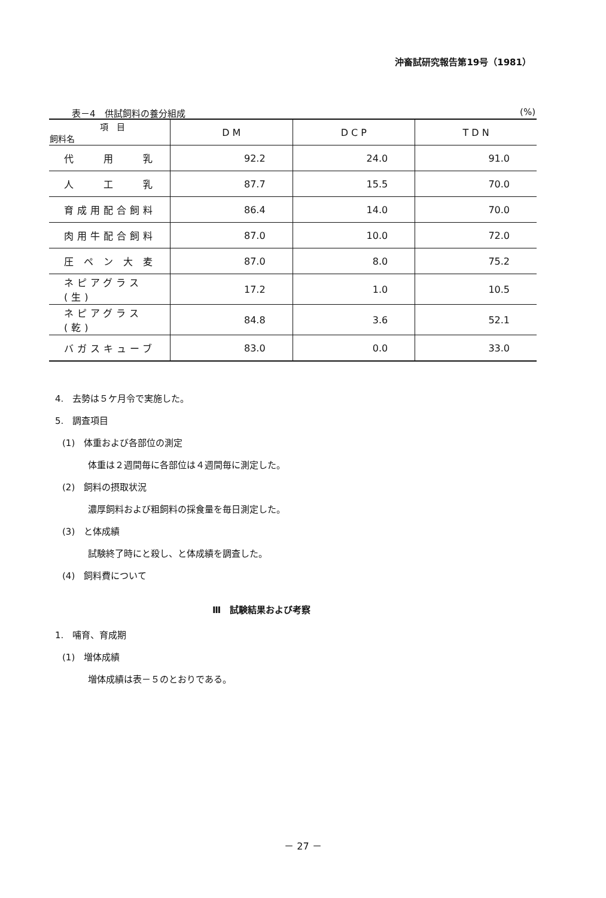沖畜試研究報告第19号（1981）
表－4　供試飼料の養分組成 (%)
| 項 目 飼料名 | D M | D C P | T D N |
| --- | --- | --- | --- |
| 代 用 乳 | 92.2 | 24.0 | 91.0 |
| 人 工 乳 | 87.7 | 15.5 | 70.0 |
| 育成用配合飼料 | 86.4 | 14.0 | 70.0 |
| 肉用牛配合飼料 | 87.0 | 10.0 | 72.0 |
| 圧 ペ ン 大 麦 | 87.0 | 8.0 | 75.2 |
| ネピアグラス(生) | 17.2 | 1.0 | 10.5 |
| ネピアグラス(乾) | 84.8 | 3.6 | 52.1 |
| バガスキューブ | 83.0 | 0.0 | 33.0 |
4.　去勢は５ケ月令で実施した。
5.　調査項目
(1)　体重および各部位の測定
体重は２週間毎に各部位は４週間毎に測定した。
(2)　飼料の摂取状況
濃厚飼料および粗飼料の採食量を毎日測定した。
(3)　と体成績
試験終了時にと殺し、と体成績を調査した。
(4)　飼料費について
Ⅲ　試験結果および考察
1.　哺育、育成期
(1)　増体成績
増体成績は表－５のとおりである。
－ 27 －